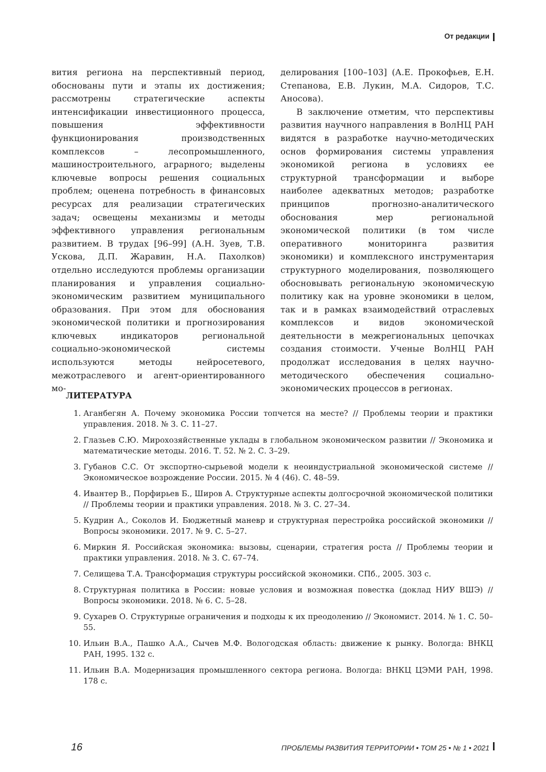От редакции
вития региона на перспективный период, обоснованы пути и этапы их достижения; рассмотрены стратегические аспекты интенсификации инвестиционного процесса, повышения эффективности функционирования производственных комплексов – лесопромышленного, машиностроительного, аграрного; выделены ключевые вопросы решения социальных проблем; оценена потребность в финансовых ресурсах для реализации стратегических задач; освещены механизмы и методы эффективного управления региональным развитием. В трудах [96–99] (А.Н. Зуев, Т.В. Ускова, Д.П. Жаравин, Н.А. Пахолков) отдельно исследуются проблемы организации планирования и управления социально-экономическим развитием муниципального образования. При этом для обоснования экономической политики и прогнозирования ключевых индикаторов региональной социально-экономической системы используются методы нейросетевого, межотраслевого и агент-ориентированного мо-
делирования [100–103] (А.Е. Прокофьев, Е.Н. Степанова, Е.В. Лукин, М.А. Сидоров, Т.С. Аносова).
В заключение отметим, что перспективы развития научного направления в ВолНЦ РАН видятся в разработке научно-методических основ формирования системы управления экономикой региона в условиях ее структурной трансформации и выборе наиболее адекватных методов; разработке принципов прогнозно-аналитического обоснования мер региональной экономической политики (в том числе оперативного мониторинга развития экономики) и комплексного инструментария структурного моделирования, позволяющего обосновывать региональную экономическую политику как на уровне экономики в целом, так и в рамках взаимодействий отраслевых комплексов и видов экономической деятельности в межрегиональных цепочках создания стоимости. Ученые ВолНЦ РАН продолжат исследования в целях научно-методического обеспечения социально-экономических процессов в регионах.
ЛИТЕРАТУРА
1. Аганбегян А. Почему экономика России топчется на месте? // Проблемы теории и практики управления. 2018. № 3. С. 11–27.
2. Глазьев С.Ю. Мирохозяйственные уклады в глобальном экономическом развитии // Экономика и математические методы. 2016. Т. 52. № 2. С. 3–29.
3. Губанов С.С. От экспортно-сырьевой модели к неоиндустриальной экономической системе // Экономическое возрождение России. 2015. № 4 (46). С. 48–59.
4. Ивантер В., Порфирьев Б., Широв А. Структурные аспекты долгосрочной экономической политики // Проблемы теории и практики управления. 2018. № 3. С. 27–34.
5. Кудрин А., Соколов И. Бюджетный маневр и структурная перестройка российской экономики // Вопросы экономики. 2017. № 9. С. 5–27.
6. Миркин Я. Российская экономика: вызовы, сценарии, стратегия роста // Проблемы теории и практики управления. 2018. № 3. С. 67–74.
7. Селищева Т.А. Трансформация структуры российской экономики. СПб., 2005. 303 с.
8. Структурная политика в России: новые условия и возможная повестка (доклад НИУ ВШЭ) // Вопросы экономики. 2018. № 6. С. 5–28.
9. Сухарев О. Структурные ограничения и подходы к их преодолению // Экономист. 2014. № 1. С. 50–55.
10. Ильин В.А., Пашко А.А., Сычев М.Ф. Вологодская область: движение к рынку. Вологда: ВНКЦ РАН, 1995. 132 с.
11. Ильин В.А. Модернизация промышленного сектора региона. Вологда: ВНКЦ ЦЭМИ РАН, 1998. 178 с.
16 ПРОБЛЕМЫ РАЗВИТИЯ ТЕРРИТОРИИ • ТОМ 25 • № 1 • 2021